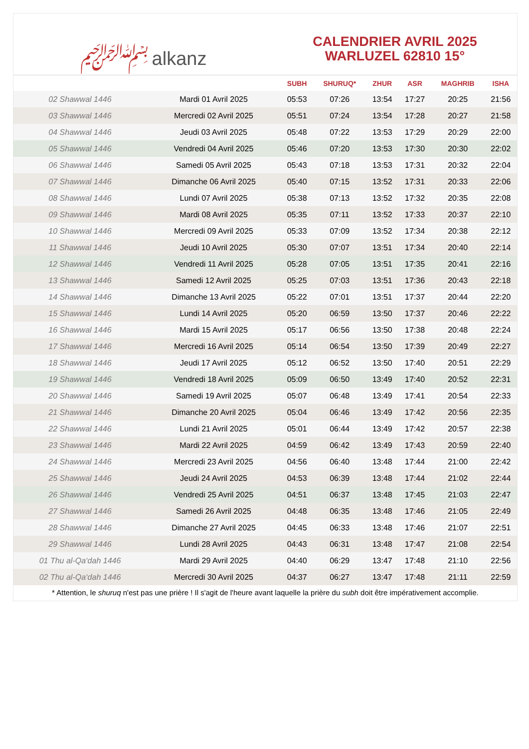﷽ alkanz
CALENDRIER AVRIL 2025
WARLUZEL 62810 15°
| | | SUBH | SHURUQ* | ZHUR | ASR | MAGHRIB | ISHA |
| --- | --- | --- | --- | --- | --- | --- | --- |
| 02 Shawwal 1446 | Mardi 01 Avril 2025 | 05:53 | 07:26 | 13:54 | 17:27 | 20:25 | 21:56 |
| 03 Shawwal 1446 | Mercredi 02 Avril 2025 | 05:51 | 07:24 | 13:54 | 17:28 | 20:27 | 21:58 |
| 04 Shawwal 1446 | Jeudi 03 Avril 2025 | 05:48 | 07:22 | 13:53 | 17:29 | 20:29 | 22:00 |
| 05 Shawwal 1446 | Vendredi 04 Avril 2025 | 05:46 | 07:20 | 13:53 | 17:30 | 20:30 | 22:02 |
| 06 Shawwal 1446 | Samedi 05 Avril 2025 | 05:43 | 07:18 | 13:53 | 17:31 | 20:32 | 22:04 |
| 07 Shawwal 1446 | Dimanche 06 Avril 2025 | 05:40 | 07:15 | 13:52 | 17:31 | 20:33 | 22:06 |
| 08 Shawwal 1446 | Lundi 07 Avril 2025 | 05:38 | 07:13 | 13:52 | 17:32 | 20:35 | 22:08 |
| 09 Shawwal 1446 | Mardi 08 Avril 2025 | 05:35 | 07:11 | 13:52 | 17:33 | 20:37 | 22:10 |
| 10 Shawwal 1446 | Mercredi 09 Avril 2025 | 05:33 | 07:09 | 13:52 | 17:34 | 20:38 | 22:12 |
| 11 Shawwal 1446 | Jeudi 10 Avril 2025 | 05:30 | 07:07 | 13:51 | 17:34 | 20:40 | 22:14 |
| 12 Shawwal 1446 | Vendredi 11 Avril 2025 | 05:28 | 07:05 | 13:51 | 17:35 | 20:41 | 22:16 |
| 13 Shawwal 1446 | Samedi 12 Avril 2025 | 05:25 | 07:03 | 13:51 | 17:36 | 20:43 | 22:18 |
| 14 Shawwal 1446 | Dimanche 13 Avril 2025 | 05:22 | 07:01 | 13:51 | 17:37 | 20:44 | 22:20 |
| 15 Shawwal 1446 | Lundi 14 Avril 2025 | 05:20 | 06:59 | 13:50 | 17:37 | 20:46 | 22:22 |
| 16 Shawwal 1446 | Mardi 15 Avril 2025 | 05:17 | 06:56 | 13:50 | 17:38 | 20:48 | 22:24 |
| 17 Shawwal 1446 | Mercredi 16 Avril 2025 | 05:14 | 06:54 | 13:50 | 17:39 | 20:49 | 22:27 |
| 18 Shawwal 1446 | Jeudi 17 Avril 2025 | 05:12 | 06:52 | 13:50 | 17:40 | 20:51 | 22:29 |
| 19 Shawwal 1446 | Vendredi 18 Avril 2025 | 05:09 | 06:50 | 13:49 | 17:40 | 20:52 | 22:31 |
| 20 Shawwal 1446 | Samedi 19 Avril 2025 | 05:07 | 06:48 | 13:49 | 17:41 | 20:54 | 22:33 |
| 21 Shawwal 1446 | Dimanche 20 Avril 2025 | 05:04 | 06:46 | 13:49 | 17:42 | 20:56 | 22:35 |
| 22 Shawwal 1446 | Lundi 21 Avril 2025 | 05:01 | 06:44 | 13:49 | 17:42 | 20:57 | 22:38 |
| 23 Shawwal 1446 | Mardi 22 Avril 2025 | 04:59 | 06:42 | 13:49 | 17:43 | 20:59 | 22:40 |
| 24 Shawwal 1446 | Mercredi 23 Avril 2025 | 04:56 | 06:40 | 13:48 | 17:44 | 21:00 | 22:42 |
| 25 Shawwal 1446 | Jeudi 24 Avril 2025 | 04:53 | 06:39 | 13:48 | 17:44 | 21:02 | 22:44 |
| 26 Shawwal 1446 | Vendredi 25 Avril 2025 | 04:51 | 06:37 | 13:48 | 17:45 | 21:03 | 22:47 |
| 27 Shawwal 1446 | Samedi 26 Avril 2025 | 04:48 | 06:35 | 13:48 | 17:46 | 21:05 | 22:49 |
| 28 Shawwal 1446 | Dimanche 27 Avril 2025 | 04:45 | 06:33 | 13:48 | 17:46 | 21:07 | 22:51 |
| 29 Shawwal 1446 | Lundi 28 Avril 2025 | 04:43 | 06:31 | 13:48 | 17:47 | 21:08 | 22:54 |
| 01 Thu al-Qa‘dah 1446 | Mardi 29 Avril 2025 | 04:40 | 06:29 | 13:47 | 17:48 | 21:10 | 22:56 |
| 02 Thu al-Qa‘dah 1446 | Mercredi 30 Avril 2025 | 04:37 | 06:27 | 13:47 | 17:48 | 21:11 | 22:59 |
* Attention, le shuruq n'est pas une prière ! Il s'agit de l'heure avant laquelle la prière du subh doit être impérativement accomplie.